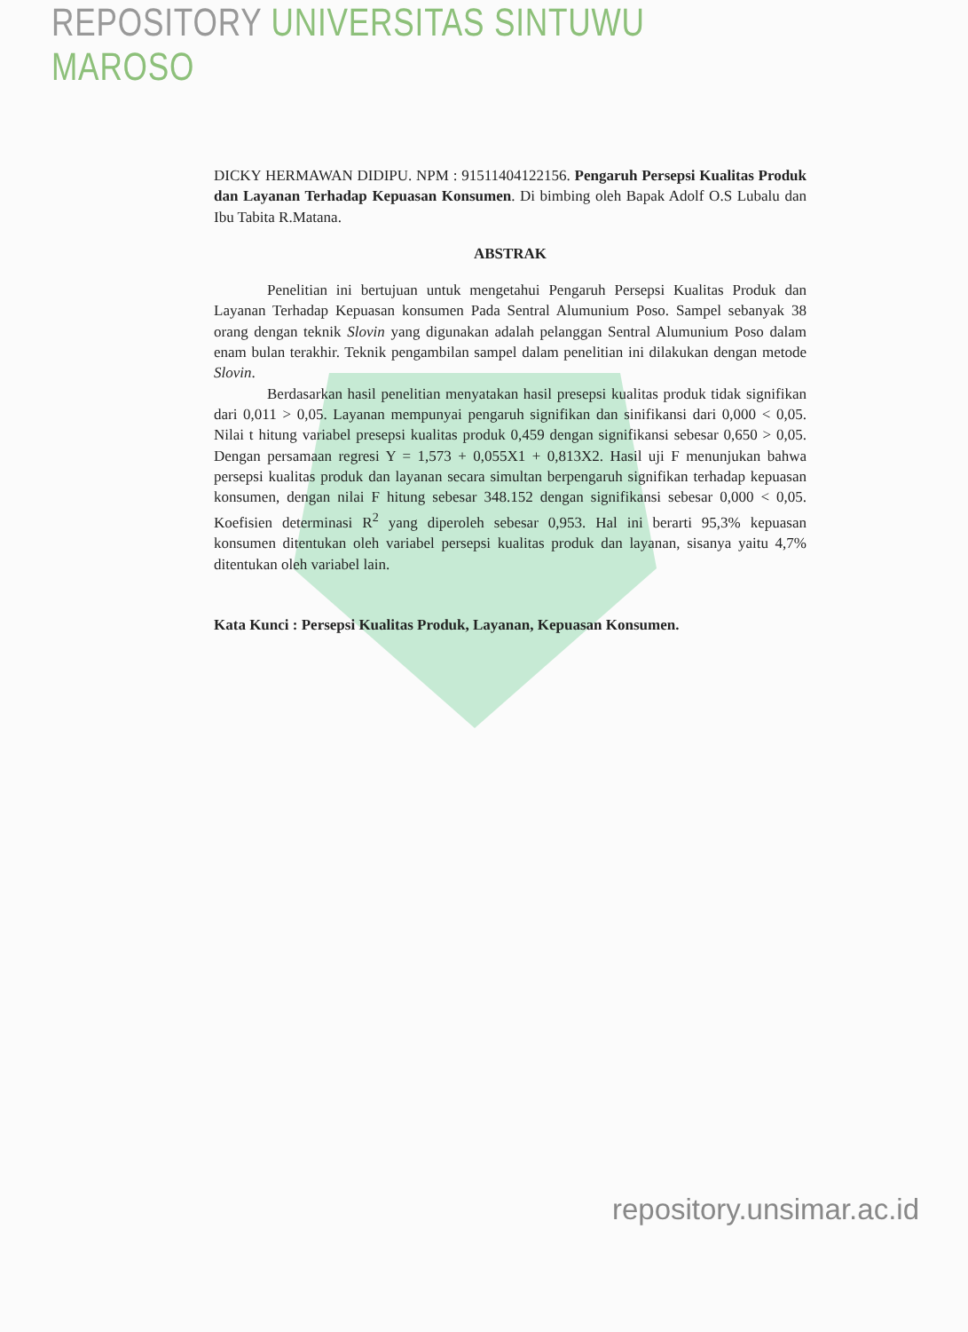REPOSITORY UNIVERSITAS SINTUWU MAROSO
DICKY HERMAWAN DIDIPU. NPM : 91511404122156. Pengaruh Persepsi Kualitas Produk dan Layanan Terhadap Kepuasan Konsumen. Di bimbing oleh Bapak Adolf O.S Lubalu dan Ibu Tabita R.Matana.
ABSTRAK
Penelitian ini bertujuan untuk mengetahui Pengaruh Persepsi Kualitas Produk dan Layanan Terhadap Kepuasan konsumen Pada Sentral Alumunium Poso. Sampel sebanyak 38 orang dengan teknik Slovin yang digunakan adalah pelanggan Sentral Alumunium Poso dalam enam bulan terakhir. Teknik pengambilan sampel dalam penelitian ini dilakukan dengan metode Slovin.
Berdasarkan hasil penelitian menyatakan hasil presepsi kualitas produk tidak signifikan dari 0,011 > 0,05. Layanan mempunyai pengaruh signifikan dan sinifikansi dari 0,000 < 0,05. Nilai t hitung variabel presepsi kualitas produk 0,459 dengan signifikansi sebesar 0,650 > 0,05. Dengan persamaan regresi Y = 1,573 + 0,055X1 + 0,813X2. Hasil uji F menunjukan bahwa persepsi kualitas produk dan layanan secara simultan berpengaruh signifikan terhadap kepuasan konsumen, dengan nilai F hitung sebesar 348.152 dengan signifikansi sebesar 0,000 < 0,05. Koefisien determinasi R<sup>2</sup> yang diperoleh sebesar 0,953. Hal ini berarti 95,3% kepuasan konsumen ditentukan oleh variabel persepsi kualitas produk dan layanan, sisanya yaitu 4,7% ditentukan oleh variabel lain.
Kata Kunci : Persepsi Kualitas Produk, Layanan, Kepuasan Konsumen.
repository.unsimar.ac.id